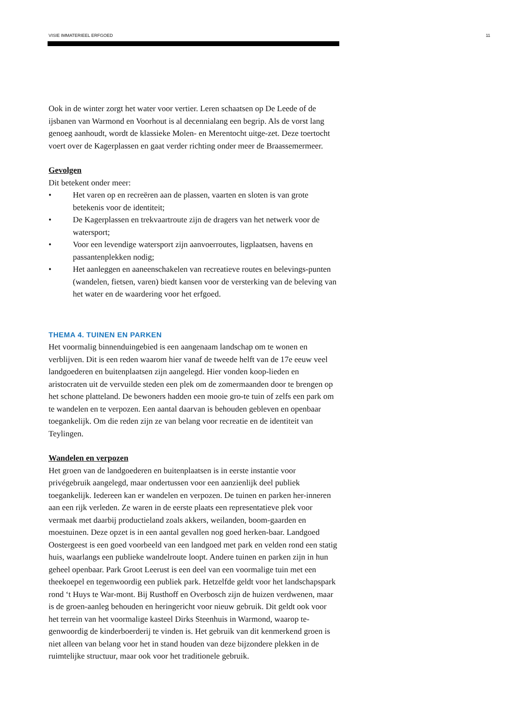VISIE IMMATERIEEL ERFGOED 11
Ook in de winter zorgt het water voor vertier. Leren schaatsen op De Leede of de ijsbanen van Warmond en Voorhout is al decennialang een begrip. Als de vorst lang genoeg aanhoudt, wordt de klassieke Molen- en Merentocht uitge-zet. Deze toertocht voert over de Kagerplassen en gaat verder richting onder meer de Braassemermeer.
Gevolgen
Dit betekent onder meer:
• Het varen op en recreëren aan de plassen, vaarten en sloten is van grote betekenis voor de identiteit;
• De Kagerplassen en trekvaartroute zijn de dragers van het netwerk voor de watersport;
• Voor een levendige watersport zijn aanvoerroutes, ligplaatsen, havens en passantenplekken nodig;
• Het aanleggen en aaneenschakelen van recreatieve routes en belevings-punten (wandelen, fietsen, varen) biedt kansen voor de versterking van de beleving van het water en de waardering voor het erfgoed.
THEMA 4. TUINEN EN PARKEN
Het voormalig binnenduingebied is een aangenaam landschap om te wonen en verblijven. Dit is een reden waarom hier vanaf de tweede helft van de 17e eeuw veel landgoederen en buitenplaatsen zijn aangelegd. Hier vonden koop-lieden en aristocraten uit de vervuilde steden een plek om de zomermaanden door te brengen op het schone platteland. De bewoners hadden een mooie gro-te tuin of zelfs een park om te wandelen en te verpozen. Een aantal daarvan is behouden gebleven en openbaar toegankelijk. Om die reden zijn ze van belang voor recreatie en de identiteit van Teylingen.
Wandelen en verpozen
Het groen van de landgoederen en buitenplaatsen is in eerste instantie voor privégebruik aangelegd, maar ondertussen voor een aanzienlijk deel publiek toegankelijk. Iedereen kan er wandelen en verpozen. De tuinen en parken her-inneren aan een rijk verleden. Ze waren in de eerste plaats een representatieve plek voor vermaak met daarbij productieland zoals akkers, weilanden, boom-gaarden en moestuinen. Deze opzet is in een aantal gevallen nog goed herken-baar. Landgoed Oostergeest is een goed voorbeeld van een landgoed met park en velden rond een statig huis, waarlangs een publieke wandelroute loopt. Andere tuinen en parken zijn in hun geheel openbaar. Park Groot Leerust is een deel van een voormalige tuin met een theekoepel en tegenwoordig een publiek park. Hetzelfde geldt voor het landschapspark rond ‘t Huys te War-mont. Bij Rusthoff en Overbosch zijn de huizen verdwenen, maar is de groen-aanleg behouden en heringericht voor nieuw gebruik. Dit geldt ook voor het terrein van het voormalige kasteel Dirks Steenhuis in Warmond, waarop te-genwoordig de kinderboerderij te vinden is. Het gebruik van dit kenmerkend groen is niet alleen van belang voor het in stand houden van deze bijzondere plekken in de ruimtelijke structuur, maar ook voor het traditionele gebruik.